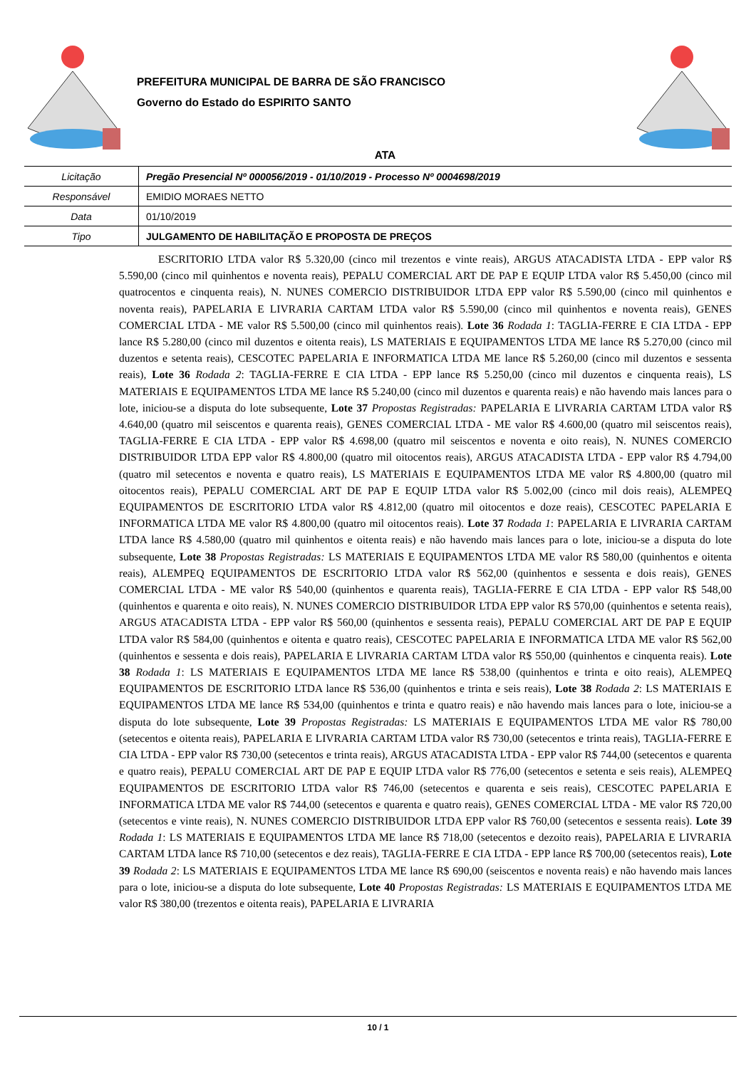PREFEITURA MUNICIPAL DE BARRA DE SÃO FRANCISCO
Governo do Estado do ESPIRITO SANTO
ATA
| Licitação | Pregão Presencial Nº 000056/2019 - 01/10/2019 - Processo Nº 0004698/2019 |
| Responsável | EMIDIO MORAES NETTO |
| Data | 01/10/2019 |
| Tipo | JULGAMENTO DE HABILITAÇÃO E PROPOSTA DE PREÇOS |
ESCRITORIO LTDA valor R$ 5.320,00 (cinco mil trezentos e vinte reais), ARGUS ATACADISTA LTDA - EPP valor R$ 5.590,00 (cinco mil quinhentos e noventa reais), PEPALU COMERCIAL ART DE PAP E EQUIP LTDA valor R$ 5.450,00 (cinco mil quatrocentos e cinquenta reais), N. NUNES COMERCIO DISTRIBUIDOR LTDA EPP valor R$ 5.590,00 (cinco mil quinhentos e noventa reais), PAPELARIA E LIVRARIA CARTAM LTDA valor R$ 5.590,00 (cinco mil quinhentos e noventa reais), GENES COMERCIAL LTDA - ME valor R$ 5.500,00 (cinco mil quinhentos reais). Lote 36 Rodada 1: TAGLIA-FERRE E CIA LTDA - EPP lance R$ 5.280,00 (cinco mil duzentos e oitenta reais), LS MATERIAIS E EQUIPAMENTOS LTDA ME lance R$ 5.270,00 (cinco mil duzentos e setenta reais), CESCOTEC PAPELARIA E INFORMATICA LTDA ME lance R$ 5.260,00 (cinco mil duzentos e sessenta reais), Lote 36 Rodada 2: TAGLIA-FERRE E CIA LTDA - EPP lance R$ 5.250,00 (cinco mil duzentos e cinquenta reais), LS MATERIAIS E EQUIPAMENTOS LTDA ME lance R$ 5.240,00 (cinco mil duzentos e quarenta reais) e não havendo mais lances para o lote, iniciou-se a disputa do lote subsequente, Lote 37 Propostas Registradas: PAPELARIA E LIVRARIA CARTAM LTDA valor R$ 4.640,00 (quatro mil seiscentos e quarenta reais), GENES COMERCIAL LTDA - ME valor R$ 4.600,00 (quatro mil seiscentos reais), TAGLIA-FERRE E CIA LTDA - EPP valor R$ 4.698,00 (quatro mil seiscentos e noventa e oito reais), N. NUNES COMERCIO DISTRIBUIDOR LTDA EPP valor R$ 4.800,00 (quatro mil oitocentos reais), ARGUS ATACADISTA LTDA - EPP valor R$ 4.794,00 (quatro mil setecentos e noventa e quatro reais), LS MATERIAIS E EQUIPAMENTOS LTDA ME valor R$ 4.800,00 (quatro mil oitocentos reais), PEPALU COMERCIAL ART DE PAP E EQUIP LTDA valor R$ 5.002,00 (cinco mil dois reais), ALEMPEQ EQUIPAMENTOS DE ESCRITORIO LTDA valor R$ 4.812,00 (quatro mil oitocentos e doze reais), CESCOTEC PAPELARIA E INFORMATICA LTDA ME valor R$ 4.800,00 (quatro mil oitocentos reais). Lote 37 Rodada 1: PAPELARIA E LIVRARIA CARTAM LTDA lance R$ 4.580,00 (quatro mil quinhentos e oitenta reais) e não havendo mais lances para o lote, iniciou-se a disputa do lote subsequente, Lote 38 Propostas Registradas: LS MATERIAIS E EQUIPAMENTOS LTDA ME valor R$ 580,00 (quinhentos e oitenta reais), ALEMPEQ EQUIPAMENTOS DE ESCRITORIO LTDA valor R$ 562,00 (quinhentos e sessenta e dois reais), GENES COMERCIAL LTDA - ME valor R$ 540,00 (quinhentos e quarenta reais), TAGLIA-FERRE E CIA LTDA - EPP valor R$ 548,00 (quinhentos e quarenta e oito reais), N. NUNES COMERCIO DISTRIBUIDOR LTDA EPP valor R$ 570,00 (quinhentos e setenta reais), ARGUS ATACADISTA LTDA - EPP valor R$ 560,00 (quinhentos e sessenta reais), PEPALU COMERCIAL ART DE PAP E EQUIP LTDA valor R$ 584,00 (quinhentos e oitenta e quatro reais), CESCOTEC PAPELARIA E INFORMATICA LTDA ME valor R$ 562,00 (quinhentos e sessenta e dois reais), PAPELARIA E LIVRARIA CARTAM LTDA valor R$ 550,00 (quinhentos e cinquenta reais). Lote 38 Rodada 1: LS MATERIAIS E EQUIPAMENTOS LTDA ME lance R$ 538,00 (quinhentos e trinta e oito reais), ALEMPEQ EQUIPAMENTOS DE ESCRITORIO LTDA lance R$ 536,00 (quinhentos e trinta e seis reais), Lote 38 Rodada 2: LS MATERIAIS E EQUIPAMENTOS LTDA ME lance R$ 534,00 (quinhentos e trinta e quatro reais) e não havendo mais lances para o lote, iniciou-se a disputa do lote subsequente, Lote 39 Propostas Registradas: LS MATERIAIS E EQUIPAMENTOS LTDA ME valor R$ 780,00 (setecentos e oitenta reais), PAPELARIA E LIVRARIA CARTAM LTDA valor R$ 730,00 (setecentos e trinta reais), TAGLIA-FERRE E CIA LTDA - EPP valor R$ 730,00 (setecentos e trinta reais), ARGUS ATACADISTA LTDA - EPP valor R$ 744,00 (setecentos e quarenta e quatro reais), PEPALU COMERCIAL ART DE PAP E EQUIP LTDA valor R$ 776,00 (setecentos e setenta e seis reais), ALEMPEQ EQUIPAMENTOS DE ESCRITORIO LTDA valor R$ 746,00 (setecentos e quarenta e seis reais), CESCOTEC PAPELARIA E INFORMATICA LTDA ME valor R$ 744,00 (setecentos e quarenta e quatro reais), GENES COMERCIAL LTDA - ME valor R$ 720,00 (setecentos e vinte reais), N. NUNES COMERCIO DISTRIBUIDOR LTDA EPP valor R$ 760,00 (setecentos e sessenta reais). Lote 39 Rodada 1: LS MATERIAIS E EQUIPAMENTOS LTDA ME lance R$ 718,00 (setecentos e dezoito reais), PAPELARIA E LIVRARIA CARTAM LTDA lance R$ 710,00 (setecentos e dez reais), TAGLIA-FERRE E CIA LTDA - EPP lance R$ 700,00 (setecentos reais), Lote 39 Rodada 2: LS MATERIAIS E EQUIPAMENTOS LTDA ME lance R$ 690,00 (seiscentos e noventa reais) e não havendo mais lances para o lote, iniciou-se a disputa do lote subsequente, Lote 40 Propostas Registradas: LS MATERIAIS E EQUIPAMENTOS LTDA ME valor R$ 380,00 (trezentos e oitenta reais), PAPELARIA E LIVRARIA
10 / 1